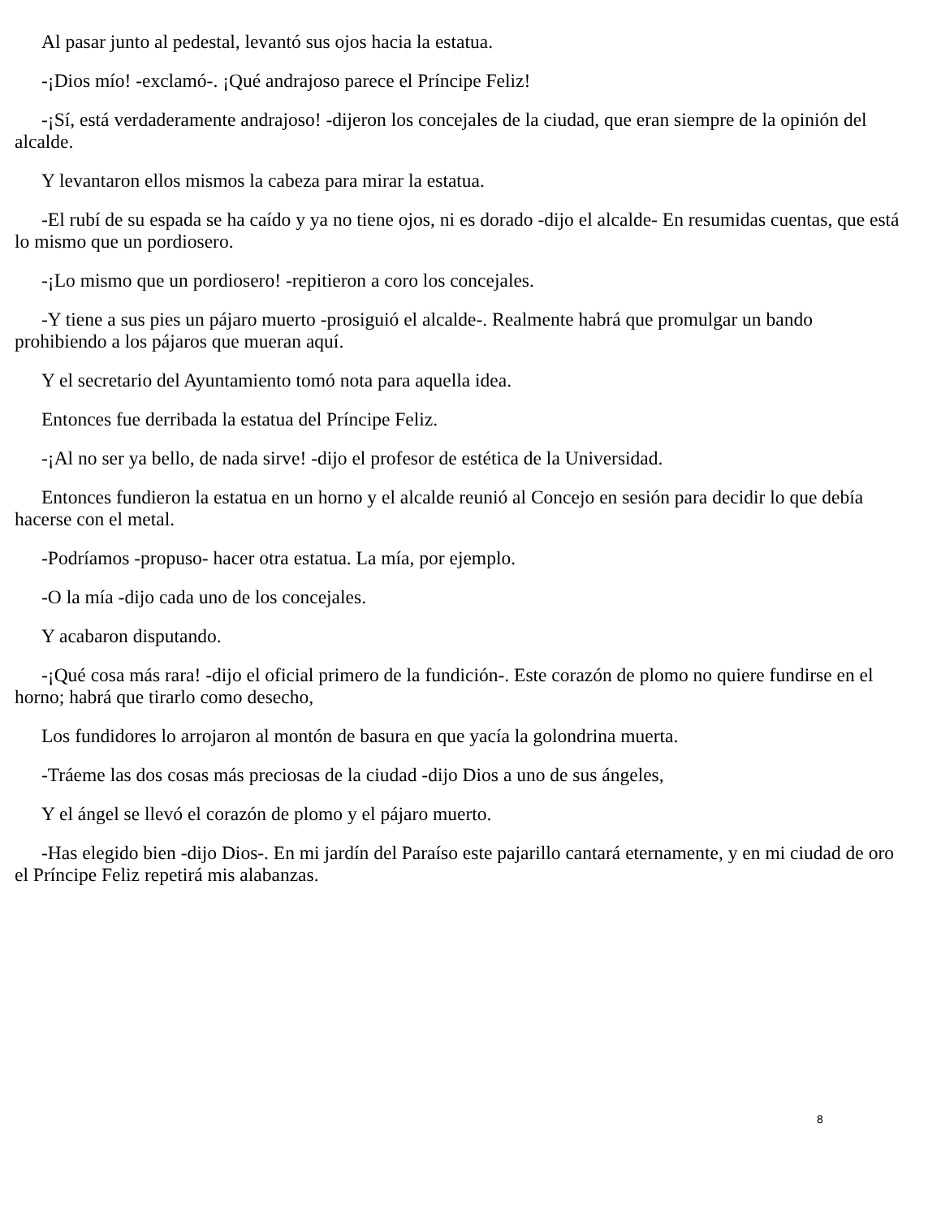Al pasar junto al pedestal, levantó sus ojos hacia la estatua.
-¡Dios mío! -exclamó-. ¡Qué andrajoso parece el Príncipe Feliz!
-¡Sí, está verdaderamente andrajoso! -dijeron los concejales de la ciudad, que eran siempre de la opinión del alcalde.
Y levantaron ellos mismos la cabeza para mirar la estatua.
-El rubí de su espada se ha caído y ya no tiene ojos, ni es dorado -dijo el alcalde- En resumidas cuentas, que está lo mismo que un pordiosero.
-¡Lo mismo que un pordiosero! -repitieron a coro los concejales.
-Y tiene a sus pies un pájaro muerto -prosiguió el alcalde-. Realmente habrá que promulgar un bando prohibiendo a los pájaros que mueran aquí.
Y el secretario del Ayuntamiento tomó nota para aquella idea.
Entonces fue derribada la estatua del Príncipe Feliz.
-¡Al no ser ya bello, de nada sirve! -dijo el profesor de estética de la Universidad.
Entonces fundieron la estatua en un horno y el alcalde reunió al Concejo en sesión para decidir lo que debía hacerse con el metal.
-Podríamos -propuso- hacer otra estatua. La mía, por ejemplo.
-O la mía -dijo cada uno de los concejales.
Y acabaron disputando.
-¡Qué cosa más rara! -dijo el oficial primero de la fundición-. Este corazón de plomo no quiere fundirse en el horno; habrá que tirarlo como desecho,
Los fundidores lo arrojaron al montón de basura en que yacía la golondrina muerta.
-Tráeme las dos cosas más preciosas de la ciudad -dijo Dios a uno de sus ángeles,
Y el ángel se llevó el corazón de plomo y el pájaro muerto.
-Has elegido bien -dijo Dios-. En mi jardín del Paraíso este pajarillo cantará eternamente, y en mi ciudad de oro el Príncipe Feliz repetirá mis alabanzas.
8